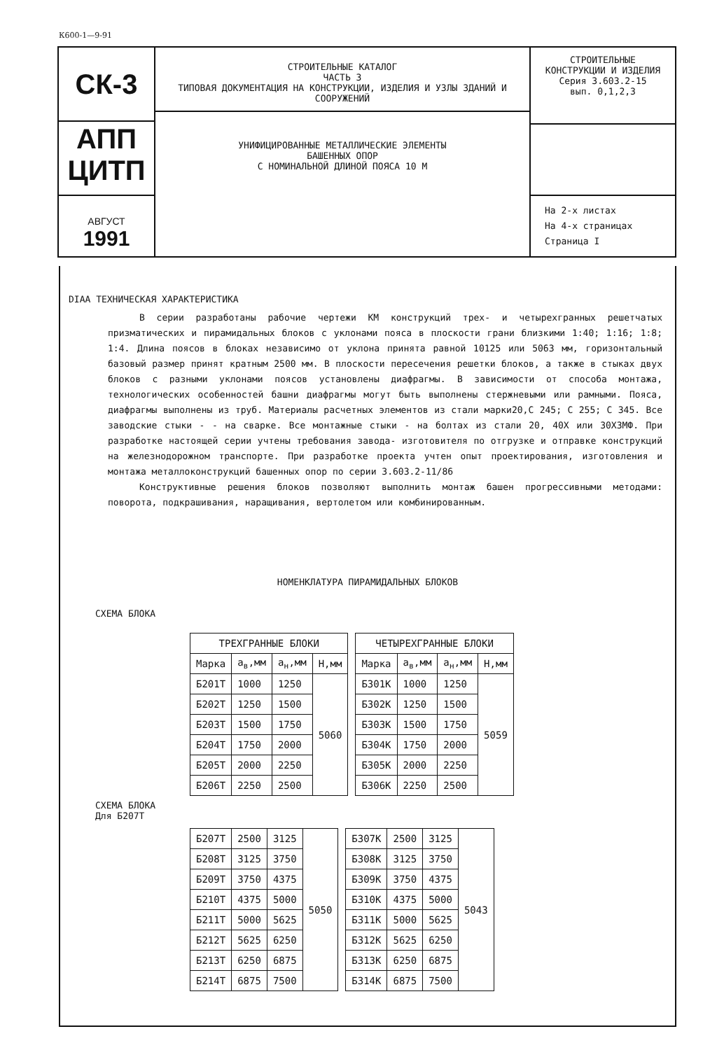К600-1—9-91
СК-3
АПП
ЦИТП
АВГУСТ
1991
СТРОИТЕЛЬНЫЕ КАТАЛОГ
ЧАСТЬ 3
ТИПОВАЯ ДОКУМЕНТАЦИЯ НА КОНСТРУКЦИИ, ИЗДЕЛИЯ И УЗЛЫ ЗДАНИЙ И СООРУЖЕНИЙ
УНИФИЦИРОВАННЫЕ МЕТАЛЛИЧЕСКИЕ ЭЛЕМЕНТЫ
БАШЕННЫХ ОПОР
С НОМИНАЛЬНОЙ ДЛИНОЙ ПОЯСА 10 М
СТРОИТЕЛЬНЫЕ КОНСТРУКЦИИ И ИЗДЕЛИЯ
Серия 3.603.2-15
вып. 0,1,2,3
На 2-х листах
На 4-х страницах
Страница I
DIAA ТЕХНИЧЕСКАЯ ХАРАКТЕРИСТИКА
В серии разработаны рабочие чертежи КМ конструкций трех- и четырехгранных решетчатых призматических и пирамидальных блоков с уклонами пояса в плоскости грани близкими 1:40; 1:16; 1:8; 1:4. Длина поясов в блоках независимо от уклона принята равной 10125 или 5063 мм, горизонтальный базовый размер принят кратным 2500 мм. В плоскости пересечения решетки блоков, а также в стыках двух блоков с разными уклонами поясов установлены диафрагмы. В зависимости от способа монтажа, технологических особенностей башни диафрагмы могут быть выполнены стержневыми или рамными. Пояса, диафрагмы выполнены из труб. Материалы расчетных элементов из стали марки20,С 245; С 255; С 345. Все заводские стыки - - на сварке. Все монтажные стыки - на болтах из стали 20, 40Х или 30ХЗМФ. При разработке настоящей серии учтены требования завода- изготовителя по отгрузке и отправке конструкций на железнодорожном транспорте. При разработке проекта учтен опыт проектирования, изготовления и монтажа металлоконструкций башенных опор по серии 3.603.2-11/86
Конструктивные решения блоков позволяют выполнить монтаж башен прогрессивными методами: поворота, подкрашивания, наращивания, вертолетом или комбинированным.
НОМЕНКЛАТУРА ПИРАМИДАЛЬНЫХ БЛОКОВ
СХЕМА БЛОКА
| ТРЕХГРАННЫЕ БЛОКИ | | | |
| --- | --- | --- | --- |
| Марка | a<sub>в</sub>,мм | a<sub>н</sub>,мм | Н,мм |
| Б201Т | 1000 | 1250 | 5060 |
| Б202Т | 1250 | 1500 | |
| Б203Т | 1500 | 1750 | |
| Б204Т | 1750 | 2000 | |
| Б205Т | 2000 | 2250 | |
| Б206Т | 2250 | 2500 | |
| ЧЕТЫРЕХГРАННЫЕ БЛОКИ | | | |
| --- | --- | --- | --- |
| Марка | a<sub>в</sub>,мм | a<sub>н</sub>,мм | Н,мм |
| Б301К | 1000 | 1250 | 5059 |
| Б302К | 1250 | 1500 | |
| Б303К | 1500 | 1750 | |
| Б304К | 1750 | 2000 | |
| Б305К | 2000 | 2250 | |
| Б306К | 2250 | 2500 | |
СХЕМА БЛОКА
Для Б207Т
| Б207Т | 2500 | 3125 | 5050 |
| Б208Т | 3125 | 3750 | |
| Б209Т | 3750 | 4375 | |
| Б210Т | 4375 | 5000 | |
| Б211Т | 5000 | 5625 | |
| Б212Т | 5625 | 6250 | |
| Б213Т | 6250 | 6875 | |
| Б214Т | 6875 | 7500 | |
| Б307К | 2500 | 3125 | 5043 |
| Б308К | 3125 | 3750 | |
| Б309К | 3750 | 4375 | |
| Б310К | 4375 | 5000 | |
| Б311К | 5000 | 5625 | |
| Б312К | 5625 | 6250 | |
| Б313К | 6250 | 6875 | |
| Б314К | 6875 | 7500 | |